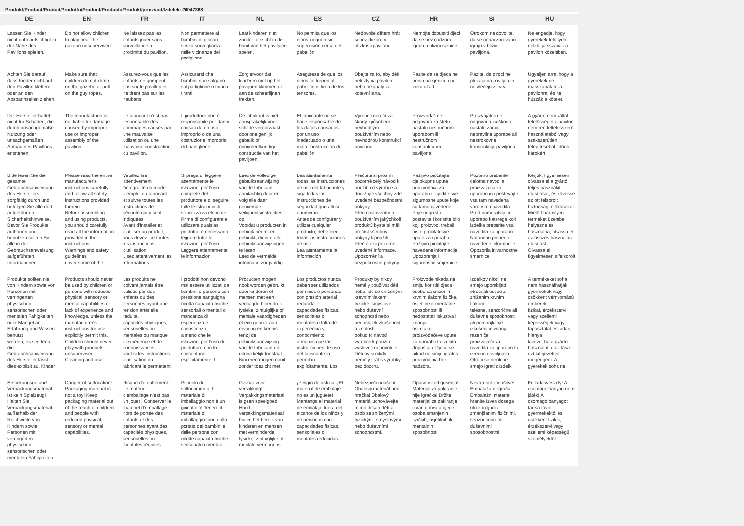Produkt/Product/Produit/Prodotto/Product/Producto/Produkt/proizvod/Izdelek: 26047368
| DE | EN | FR | IT | NL | ES | CZ | HR | SI | HU |
| --- | --- | --- | --- | --- | --- | --- | --- | --- | --- |
| Lassen Sie Kinder nicht unbeaufsichtigt in der Nähe des Pavillons spielen. | Do not allow children to play near the gazebo unsupervised. | Ne laissez pas les enfants jouer sans surveillance à proximité du pavillon. | Non permettere ai bambini di giocare senza sorveglianza nelle vicinanze del padiglione. | Laat kinderen niet zonder toezicht in de buurt van het paviljoen spelen. | No permita que los niños jueguen sin supervisión cerca del pabellón. | Nedovolte dětem hrát si bez dozoru v blízkosti pavilonu. | Nemojte dopustiti djeci da se bez nadzora igraju u blizini sjenice. | Otrokom ne dovolite, da se nenadzorovano igrajo v bližini paviljona. | Ne engedje, hogy gyerekek felügyelet nélkül játsszanak a pavilon közelében. |
| Achten Sie darauf, dass Kinder nicht auf den Pavillon klettern oder an den Abspannseilen ziehen. | Make sure that children do not climb on the gazebo or pull on the guy ropes. | Assurez-vous que les enfants ne grimpent pas sur le pavillon et ne tirent pas sur les haubans. | Assicurarsi che i bambini non salgano sul padiglione o tirino i tiranti. | Zorg ervoor dat kinderen niet op het paviljoen klimmen of aan de scheerlijnen trekken. | Asegúrese de que los niños no trepen al pabellón ni tiren de los tensores. | Dbejte na to, aby děti nelezly na pavilon nebo netahaly za kotevní lana. | Pazite da se djeca ne penju na sjenicu i ne vuku užad. | Pazite, da otroci ne plezajo na paviljon in ne vlečejo za vrvi. | Ügyeljen arra, hogy a gyerekek ne másszanak fel a pavilonra, és ne húzzák a kötelet. |
| Der Hersteller haftet nicht für Schäden, die durch unsachgemäße Nutzung oder unsachgemäßen Aufbau des Pavillons entstehen. | The manufacturer is not liable for damage caused by improper use or improper assembly of the pavilion. | Le fabricant n'est pas responsable des dommages causés par une mauvaise utilisation ou une mauvaise construction du pavillon. | Il produttore non è responsabile per danni causati da un uso improprio o da una costruzione impropria del padiglione. | De fabrikant is niet aansprakelijk voor schade veroorzaakt door oneigenlijk gebruik of onoordeelkundige constructie van het paviljoen. | El fabricante no se hace responsable de los daños causados por un uso inadecuado o una mala construcción del pabellón. | Výrobce neručí za škody způsobené nevhodným používáním nebo nevhodnou konstrukcí pavilonu. | Proizvođač ne odgovara za štetu nastalu nestručnom uporabom ili nestručnom konstrukcijom paviljona. | Proizvajalec ne odgovarja za škodo, nastalo zaradi nepravilne uporabe ali nestrokovne konstrukcije paviljona. | A gyártó nem vállal felelősséget a pavilon nem rendeltetésszerű használatából vagy szakszerűtlen felépítéséből adódó károkért. |
| Bitte lesen Sie die gesamte Gebrauchsanweisung des Herstellers sorgfältig durch und befolgen Sie alle dort aufgeführten Sicherheitshinweise. Bevor Sie Produkte aufbauen und benutzen sollten Sie alle in der Gebrauchsanweisung aufgeführten Informationen | Please read the entire manufacturer's instructions carefully and follow all safety instructions provided therein. Before assembling and using products, you should carefully read all the information provided in the instructions. Warnings and safety guidelines cover some of the | Veuillez lire attentivement l'intégralité du mode d'emploi du fabricant et suivre toutes les instructions de sécurité qui y sont indiquées. Avant d'installer et d'utiliser un produit, vous devez lire toutes les instructions d'utilisation Lisez attentivement les informations | Si prega di leggere attentamente le istruzioni per l'uso complete del produttore e di seguire tutte le istruzioni di sicurezza ivi elencate. Prima di configurare e utilizzare qualsiasi prodotto, è necessario leggere tutte le istruzioni per l'uso Leggere attentamente le informazioni | Lees de volledige gebruiksaanwijzing van de fabrikant aandachtig door en volg alle daar genoemde veiligheidsinstructies op. Voordat u producten in gebruik neemt en gebruikt, dient u alle gebruiksaanwijzingen te lezen Lees de vermelde informatie zorgvuldig | Lea atentamente todas las instrucciones de uso del fabricante y siga todas las instrucciones de seguridad que allí se enumeran. Antes de configurar y utilizar cualquier producto, debe leer todas las instrucciones de uso. Lea atentamente la información | Přečtěte si prosím pozorně celý návod k použití od výrobce a dodržujte všechny zde uvedené bezpečnostní pokyny. Před nastavením a používáním jakýchkoli produktů byste si měli přečíst všechny pokyny k použití Přečtěte si pozorně uvedené informace. Upozornění a bezpečnostní pokyny | Pažljivo pročitajte cjelokupne upute proizvođača za uporabu i slijedite sve sigurnosne upute koje su tamo navedene. Prije nego što postavite i koristite bilo koji proizvod, trebali biste pročitati sve upute za uporabu Pažljivo pročitajte navedene informacije. Upozorenja i sigurnosne smjernice | Pozorno preberite celotna navodila proizvajalca za uporabo in upoštevajte vsa tam navedena varnostna navodila. Pred namestitvijo in uporabo katerega koli izdelka preberite vsa navodila za uporabo Natančno preberite navedene informacije. Opozorila in varnostne smernice | Kérjük, figyelmesen olvassa el a gyártó teljes használati utasítását, és kövesse az ott felsorolt biztonsági előírásokat. Mielőtt bármilyen terméket üzembe helyezne és használna, olvassa el az összes használati utasítást Olvassa el figyelmesen a felsorolt |
| Produkte sollten nie von Kindern sowie von Personen mit verringerten physischen, sensorischen oder mentalen Fähigkeiten oder Mangel an Erfahrung und Wissen benutzt werden, es sei denn, die Gebrauchsanweisung des Hersteller lässt dies explizit zu. Kinder | Products should never be used by children or persons with reduced physical, sensory or mental capabilities or lack of experience and knowledge, unless the manufacturer's instructions for use explicitly permit this. Children should never play with products unsupervised. Cleaning and user | Les produits ne doivent jamais être utilisés par des enfants ou des personnes ayant une tension artérielle réduite. capacités physiques, sensorielles ou mentales ou manque d'expérience et de connaissances sauf si les instructions d'utilisation du fabricant le permettent | I prodotti non devono mai essere utilizzati da bambini o persone con pressione sanguigna ridotta capacità fisiche, sensoriali o mentali o mancanza di esperienza e conoscenza a meno che le istruzioni per l'uso del produttore non lo consentano esplicitamente. I | Producten mogen nooit worden gebruikt door kinderen of mensen met een verlaagde bloeddruk fysieke, zintuiglijke of mentale vaardigheden of een gebrek aan ervaring en kennis tenzij de gebruiksaanwijzing van de fabrikant dit uitdrukkelijk toestaat. Kinderen mogen nooit zonder toezicht met | Los productos nunca deben ser utilizados por niños o personas con presión arterial reducida. capacidades físicas, sensoriales o mentales o falta de experiencia y conocimiento a menos que las instrucciones de uso del fabricante lo permitan explícitamente. Los | Produkty by nikdy neměly používat děti nebo lidé se sníženým krevním tlakem fyzické, smyslové nebo duševní schopnosti nebo nedostatek zkušeností a znalostí pokud to návod výrobce k použití výslovně nepovoluje. Děti by si nikdy neměly hrát s výrobky bez dozoru. | Proizvode nikada ne smiju koristiti djeca ili osobe sa sniženim krvnim tlakom fizičke, osjetilne ili mentalne sposobnosti ili nedostatak iskustva i znanja osim ako proizvođačeve upute za uporabu to izričito dopuštaju. Djeca se nikad ne smiju igrati s proizvodima bez nadzora. | Izdelkov nikoli ne smejo uporabljati otroci ali osebe z znižanim krvnim tlakom telesne, senzorične ali duševne sposobnosti ali pomanjkanje izkušenj in znanja razen če proizvajalčeva navodila za uporabo to izrecno dovoljujejo. Otroci se nikoli ne smejo igrati z izdelki | A termékeket soha nem használhatják gyermekek vagy csökkent vérnyomású emberek fizikai, érzékszervi vagy szellemi képességek vagy tapasztalat és tudás hiánya kivéve, ha a gyártó használati utasítása ezt kifejezetten megengedi. A gyerekek soha ne |
| Erstickungsgefahr! Verpackungsmaterial ist kein Spielzeug! Halten Sie Verpackungsmaterial außerhalb der Reichweite von Kindern sowie Personen mit verringerten physischen, sensorischen oder mentalen Fähigkeiten. | Danger of suffocation! Packaging material is not a toy! Keep packaging material out of the reach of children and people with reduced physical, sensory or mental capabilities. | Risque d'étouffement ! Le matériel d’emballage n’est pas un jouet ! Conserver le matériel d'emballage hors de portée des enfants et des personnes ayant des capacités physiques, sensorielles ou mentales réduites. | Pericolo di soffocamento! Il materiale di imballaggio non è un giocattolo! Tenere il materiale di imballaggio fuori dalla portata dei bambini e delle persone con ridotte capacità fisiche, sensoriali o mentali. | Gevaar voor verstikking! Verpakkingsmateriaal is geen speelgoed! Houd verpakkingsmateriaal buiten het bereik van kinderen en mensen met verminderde fysieke, zintuiglijke of mentale vermogens. | ¡Peligro de asfixia! ¡El material de embalaje no es un juguete! Mantenga el material de embalaje fuera del alcance de los niños y de personas con capacidades físicas, sensoriales o mentales reducidas. | Nebezpečí udušení! Obalový materiál není hračka! Obalový materiál uchovávejte mimo dosah dětí a osob se sníženými fyzickými, smyslovými nebo duševními schopnostmi. | Opasnost od gušenja! Materijal za pakiranje nije igračka! Držite materijal za pakiranje izvan dohvata djece i osoba smanjenih fizičkih, osjetilnih ili mentalnih sposobnosti. | Nevarnost zadušitve! Embalaža ni igrača! Embalažni material hranite izven dosega otrok in ljudi z zmanjšanimi fizičnimi, senzoričnimi ali duševnimi sposobnostmi. | Fulladásveszély! A csomagolóanyag nem játék! A csomagolóanyagot tartsa távol gyermekektől és csökkent fizikai, érzékszervi vagy szellemi képességű személyektől. |